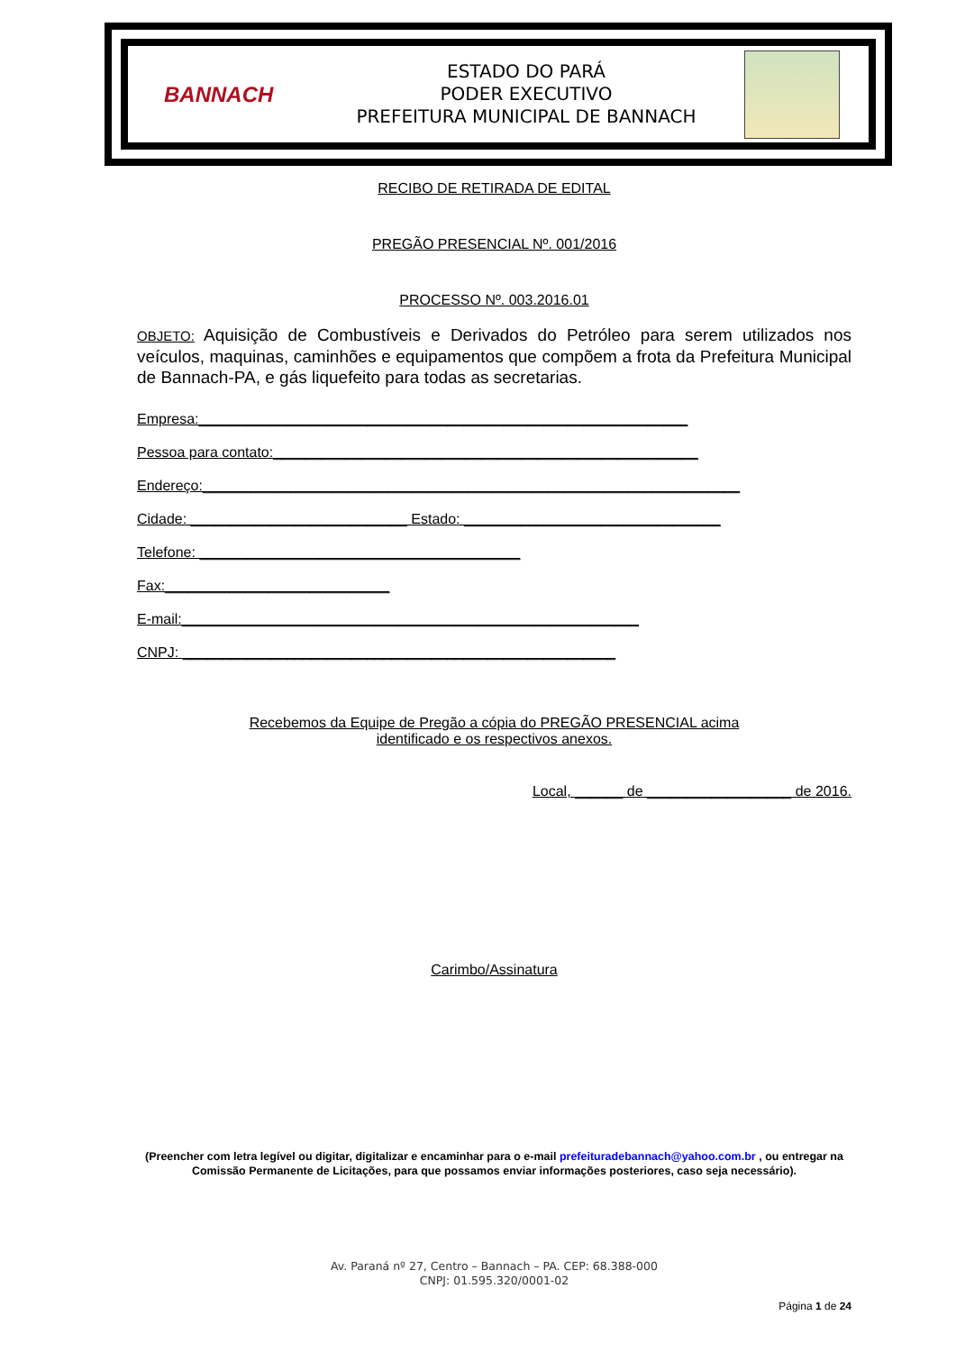BANNACH
ESTADO DO PARÁ
PODER EXECUTIVO
PREFEITURA MUNICIPAL DE BANNACH
RECIBO DE RETIRADA DE EDITAL
PREGÃO PRESENCIAL Nº. 001/2016
PROCESSO Nº. 003.2016.01
OBJETO: Aquisição de Combustíveis e Derivados do Petróleo para serem utilizados nos veículos, maquinas, caminhões e equipamentos que compõem a frota da Prefeitura Municipal de Bannach-PA, e gás liquefeito para todas as secretarias.
Empresa:_____________________________________________________________
Pessoa para contato:_____________________________________________________
Endereço:___________________________________________________________________
Cidade: ___________________________ Estado: ________________________________
Telefone: ________________________________________
Fax:____________________________
E-mail:_________________________________________________________
CNPJ: ______________________________________________________
Recebemos da Equipe de Pregão a cópia do PREGÃO PRESENCIAL acima
identificado e os respectivos anexos.
Local, ______ de __________________ de 2016.
Carimbo/Assinatura
(Preencher com letra legível ou digitar, digitalizar e encaminhar para o e-mail prefeituradebannach@yahoo.com.br , ou entregar na Comissão Permanente de Licitações, para que possamos enviar informações posteriores, caso seja necessário).
Av. Paraná nº 27, Centro – Bannach – PA. CEP: 68.388-000
CNPJ: 01.595.320/0001-02
Página 1 de 24